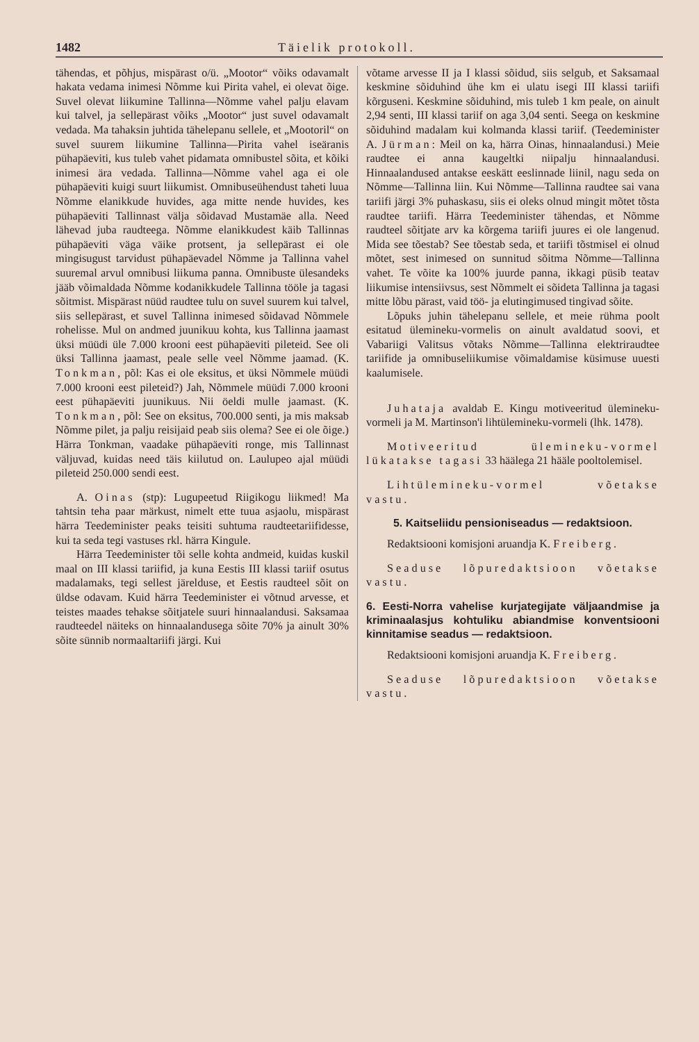1482 Täielik protokoll.
tähendas, et põhjus, mispärast o/ü. „Mootor“ võiks odavamalt hakata vedama inimesi Nõmme kui Pirita vahel, ei olevat õige. Suvel olevat liikumine Tallinna—Nõmme vahel palju elavam kui talvel, ja sellepärast võiks „Mootor“ just suvel odavamalt vedada. Ma tahaksin juhtida tähelepanu sellele, et „Mootoril“ on suvel suurem liikumine Tallinna—Pirita vahel iseäranis pühapäeviti, kus tuleb vahet pidamata omnibustel sõita, et kõiki inimesi ära vedada. Tallinna—Nõmme vahel aga ei ole pühapäeviti kuigi suurt liikumist. Omnibuseühendust taheti luua Nõmme elanikkude huvides, aga mitte nende huvides, kes pühapäeviti Tallinnast välja sõidavad Mustamäe alla. Need lähevad juba raudteega. Nõmme elanikkudest käib Tallinnas pühapäeviti väga väike protsent, ja sellepärast ei ole mingisugust tarvidust pühapäevadel Nõmme ja Tallinna vahel suuremal arvul omnibusi liikuma panna. Omnibuste ülesandeks jääb võimaldada Nõmme kodanikkudele Tallinna tööle ja tagasi sõitmist. Mispärast nüüd raudtee tulu on suvel suurem kui talvel, siis sellepärast, et suvel Tallinna inimesed sõidavad Nõmmele rohelisse. Mul on andmed juunikuu kohta, kus Tallinna jaamast üksi müüdi üle 7.000 krooni eest pühapäeviti pileteid. See oli üksi Tallinna jaamast, peale selle veel Nõmme jaamad. (K. Tonkman, põl: Kas ei ole eksitus, et üksi Nõmmele müüdi 7.000 krooni eest pileteid?) Jah, Nõmmele müüdi 7.000 krooni eest pühapäeviti juunikuus. Nii öeldi mulle jaamast. (K. Tonkman, põl: See on eksitus, 700.000 senti, ja mis maksab Nõmme pilet, ja palju reisijaid peab siis olema? See ei ole õige.) Härra Tonkman, vaadake pühapäeviti ronge, mis Tallinnast väljuvad, kuidas need täis kiilutud on. Laulupeo ajal müüdi pileteid 250.000 sendi eest.
A. Oinas (stp): Lugupeetud Riigikogu liikmed! Ma tahtsin teha paar märkust, nimelt ette tuua asjaolu, mispärast härra Teedeminister peaks teisiti suhtuma raudteetariifidesse, kui ta seda tegi vastuses rkl. härra Kingule.
Härra Teedeminister tõi selle kohta andmeid, kuidas kuskil maal on III klassi tariifid, ja kuna Eestis III klassi tariif osutus madalamaks, tegi sellest järelduse, et Eestis raudteel sõit on üldse odavam. Kuid härra Teedeminister ei võtnud arvesse, et teistes maades tehakse sõitjatele suuri hinnaalandusi. Saksamaa raudteedel näiteks on hinnaalandusega sõite 70% ja ainult 30% sõite sünnib normaaltariifi järgi. Kui
võtame arvesse II ja I klassi sõidud, siis selgub, et Saksamaal keskmine sõiduhind ühe km ei ulatu isegi III klassi tariifi kõrguseni. Keskmine sõiduhind, mis tuleb 1 km peale, on ainult 2,94 senti, III klassi tariif on aga 3,04 senti. Seega on keskmine sõiduhind madalam kui kolmanda klassi tariif. (Teedeminister A. Jürman: Meil on ka, härra Oinas, hinnaalandusi.) Meie raudtee ei anna kaugeltki niipalju hinnaalandusi. Hinnaalandused antakse eeskätt eeslinnade liinil, nagu seda on Nõmme—Tallinna liin. Kui Nõmme—Tallinna raudtee sai vana tariifi järgi 3% puhaskasu, siis ei oleks olnud mingit mõtet tõsta raudtee tariifi. Härra Teedeminister tähendas, et Nõmme raudteel sõitjate arv ka kõrgema tariifi juures ei ole langenud. Mida see tõestab? See tõestab seda, et tariifi tõstmisel ei olnud mõtet, sest inimesed on sunnitud sõitma Nõmme—Tallinna vahet. Te võite ka 100% juurde panna, ikkagi püsib teatav liikumise intensiivsus, sest Nõmmelt ei sõideta Tallinna ja tagasi mitte lõbu pärast, vaid töö- ja elutingimused tingivad sõite.
Lõpuks juhin tähelepanu sellele, et meie rühma poolt esitatud ülemineku-vormelis on ainult avaldatud soovi, et Vabariigi Valitsus võtaks Nõmme—Tallinna elektriraudtee tariifide ja omnibuseliikumise võimaldamise küsimuse uuesti kaalumisele.
Juhataja avaldab E. Kingu motiveeritud ülemineku-vormeli ja M. Martinson'i lihtülemineku-vormeli (lhk. 1478).
Motiveeritud ülemineku-vormel lükatakse tagasi 33 häälega 21 hääle pooltolemisel.
Lihtülemineku-vormel võetakse vastu.
5. Kaitseliidu pensioniseadus — redaktsioon.
Redaktsiooni komisjoni aruandja K. Freiberg.
Seaduse lõpuredaktsioon võetakse vastu.
6. Eesti-Norra vahelise kurjategijate väljaandmise ja kriminaalasjus kohtuliku abiandmise konventsiooni kinnitamise seadus — redaktsioon.
Redaktsiooni komisjoni aruandja K. Freiberg.
Seaduse lõpuredaktsioon võetakse vastu.